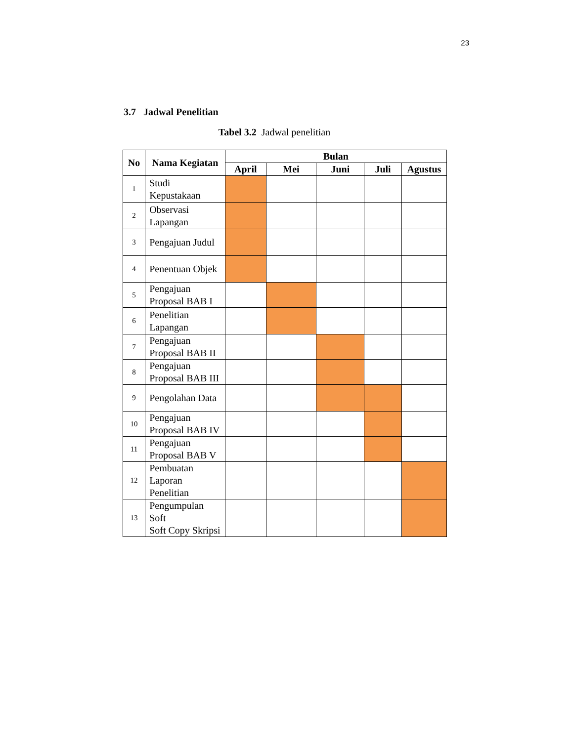23
3.7 Jadwal Penelitian
Tabel 3.2 Jadwal penelitian
| No | Nama Kegiatan | Bulan | | | | |
| --- | --- | --- | --- | --- | --- | --- |
| | | April | Mei | Juni | Juli | Agustus |
| 1 | Studi Kepustakaan | | | | | |
| 2 | Observasi Lapangan | | | | | |
| 3 | Pengajuan Judul | | | | | |
| 4 | Penentuan Objek | | | | | |
| 5 | Pengajuan Proposal BAB I | | | | | |
| 6 | Penelitian Lapangan | | | | | |
| 7 | Pengajuan Proposal BAB II | | | | | |
| 8 | Pengajuan Proposal BAB III | | | | | |
| 9 | Pengolahan Data | | | | | |
| 10 | Pengajuan Proposal BAB IV | | | | | |
| 11 | Pengajuan Proposal BAB V | | | | | |
| 12 | Pembuatan Laporan Penelitian | | | | | |
| 13 | Pengumpulan Soft Soft Copy Skripsi | | | | | |